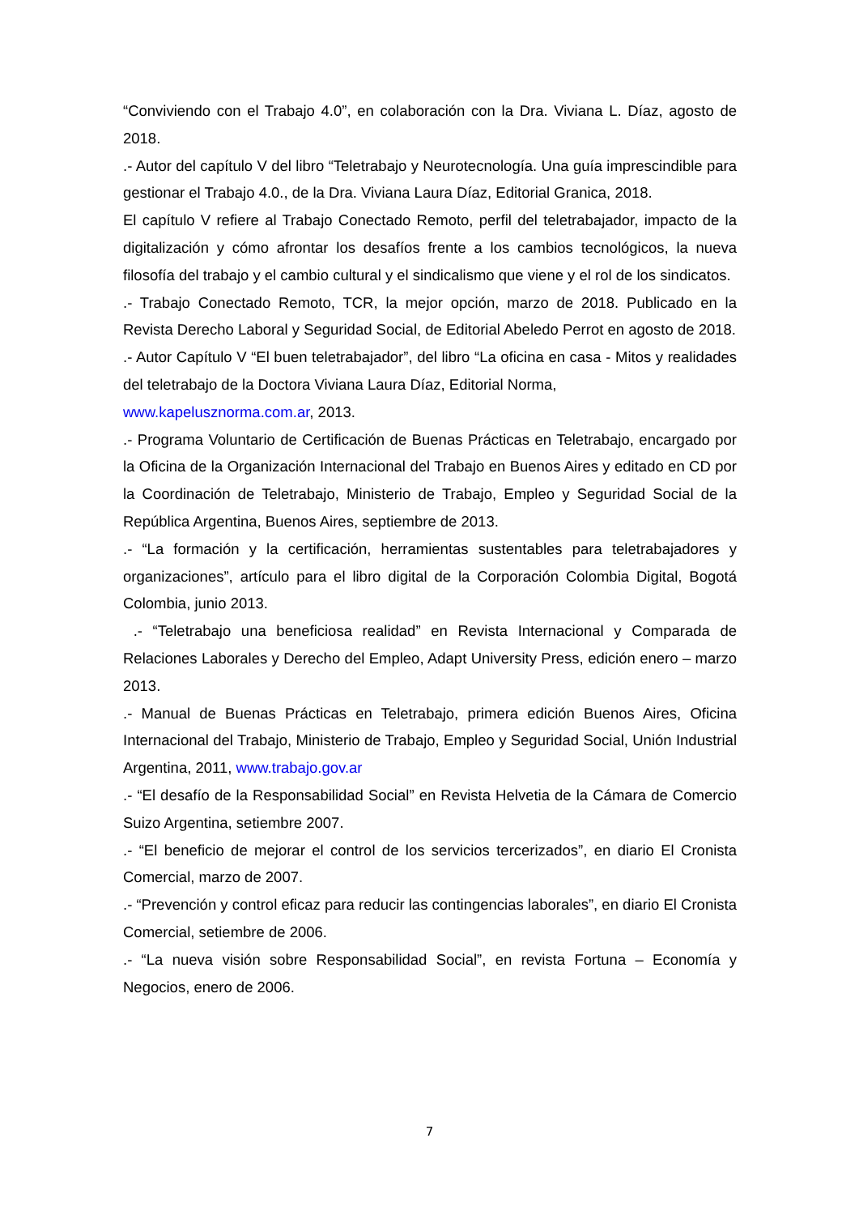“Conviviendo con el Trabajo 4.0”, en colaboración con la Dra. Viviana L. Díaz, agosto de 2018.
.- Autor del capítulo V del libro “Teletrabajo y Neurotecnología. Una guía imprescindible para gestionar el Trabajo 4.0., de la Dra. Viviana Laura Díaz, Editorial Granica, 2018.
El capítulo V refiere al Trabajo Conectado Remoto, perfil del teletrabajador, impacto de la digitalización y cómo afrontar los desafíos frente a los cambios tecnológicos, la nueva filosofía del trabajo y el cambio cultural y el sindicalismo que viene y el rol de los sindicatos.
.- Trabajo Conectado Remoto, TCR, la mejor opción, marzo de 2018. Publicado en la Revista Derecho Laboral y Seguridad Social, de Editorial Abeledo Perrot en agosto de 2018.
.- Autor Capítulo V “El buen teletrabajador”, del libro “La oficina en casa - Mitos y realidades del teletrabajo de la Doctora Viviana Laura Díaz, Editorial Norma,
www.kapelusznorma.com.ar, 2013.
.- Programa Voluntario de Certificación de Buenas Prácticas en Teletrabajo, encargado por la Oficina de la Organización Internacional del Trabajo en Buenos Aires y editado en CD por la Coordinación de Teletrabajo, Ministerio de Trabajo, Empleo y Seguridad Social de la República Argentina, Buenos Aires, septiembre de 2013.
.- “La formación y la certificación, herramientas sustentables para teletrabajadores y organizaciones”, artículo para el libro digital de la Corporación Colombia Digital, Bogotá Colombia, junio 2013.
.- “Teletrabajo una beneficiosa realidad” en Revista Internacional y Comparada de Relaciones Laborales y Derecho del Empleo, Adapt University Press, edición enero – marzo 2013.
.- Manual de Buenas Prácticas en Teletrabajo, primera edición Buenos Aires, Oficina Internacional del Trabajo, Ministerio de Trabajo, Empleo y Seguridad Social, Unión Industrial Argentina, 2011, www.trabajo.gov.ar
.- “El desafío de la Responsabilidad Social” en Revista Helvetia de la Cámara de Comercio Suizo Argentina, setiembre 2007.
.- “El beneficio de mejorar el control de los servicios tercerizados”, en diario El Cronista Comercial, marzo de 2007.
.- “Prevención y control eficaz para reducir las contingencias laborales”, en diario El Cronista Comercial, setiembre de 2006.
.- “La nueva visión sobre Responsabilidad Social”, en revista Fortuna – Economía y Negocios, enero de 2006.
7